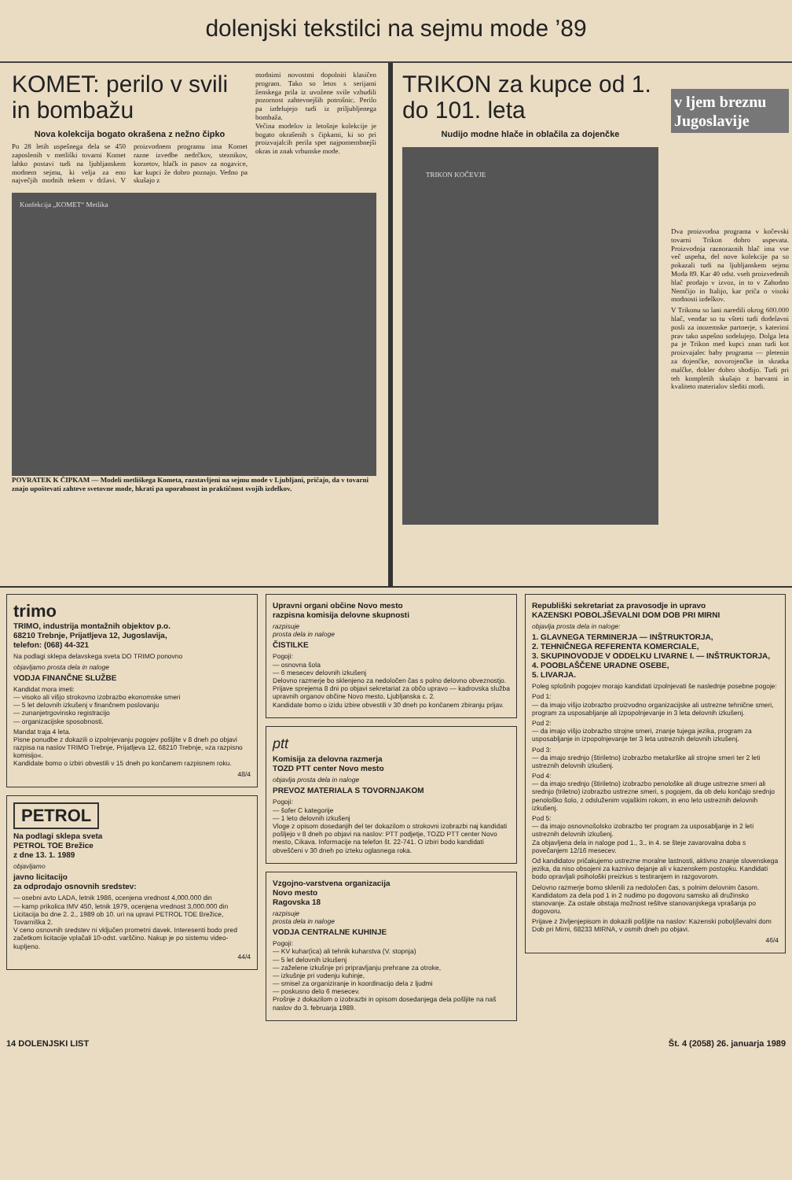dolenjski tekstilci na sejmu mode ’89
KOMET: perilo v svili in bombažu
Nova kolekcija bogato okrašena z nežno čipko
Po 28 letih uspešnega dela se 450 zaposlenih v metliški tovarni Komet lahko postavi tudi na ljubljanskem modnem sejmu, ki velja za eno največjih modnih tekem v državi. V proizvodnem programu ima Komet razne izvedbe nedrčkov, steznikov, korzetov, hlačk in pasov za nogavice, kar kupci že dobro poznajo. Vedno pa skušajo z
modnimi novostmi dopolniti klasičen program. Tako so letos s serijami ženskega prila iz uvožene svile vzbudili pozornost zahtevnejših potrošnic. Perilo pa izdelujejo tudi iz priljubljenega bombaža.
Večina modelov iz letošnje kolekcije je bogato okrašenih s čipkami, ki so pri proizvajalcih perila spet najpomembnejši okras in znak vrhunske mode.
Konfekcija „KOMET“ Metlika
POVRATEK K ČIPKAM — Modeli metliškega Kometa, razstavljeni na sejmu mode v Ljubljani, pričajo, da v tovarni znajo upoštevati zahteve svetovne mode, hkrati pa uporabnost in praktičnost svojih izdelkov.
TRIKON za kupce od 1. do 101. leta
Nudijo modne hlače in oblačila za dojenčke
TRIKON KOČEVJE
v ljem breznu Jugoslavije
Dva proizvodna programa v kočevski tovarni Trikon dobro uspevata. Proizvodnja raznoraznih hlač ima vse več uspeha, del nove kolekcije pa so pokazali tudi na ljubljanskem sejmu Moda 89. Kar 40 odst. vseh proizvedenih hlač prodajo v izvoz, in to v Zahodno Nemčijo in Italijo, kar priča o visoki modnosti izdelkov.
V Trikonu so lani naredili okrog 600.000 hlač, vendar so tu všteti tudi dodelavni posli za inozemske partnerje, s katerimi prav tako uspešno sodelujejo. Dolga leta pa je Trikon med kupci znan tudi kot proizvajalec baby programa — pletenin za dojenčke, novorojenčke in skratka malčke, dokler dobro shodijo. Tudi pri teh kompletih skušajo z barvami in kvaliteto materialov slediti modi.
trimo
TRIMO, industrija montažnih objektov p.o.
68210 Trebnje, Prijatljeva 12, Jugoslavija,
telefon: (068) 44-321
Na podlagi sklepa delavskega sveta DO TRIMO ponovno
objavljamo prosta dela in naloge
VODJA FINANČNE SLUŽBE
Kandidat mora imeti:
— visoko ali višjo strokovno izobrazbo ekonomske smeri
— 5 let delovnih izkušenj v finančnem poslovanju
— zunanjetrgovinsko registracijo
— organizacijske sposobnosti.
Mandat traja 4 leta.
Pisne ponudbe z dokazili o izpolnjevanju pogojev pošljite v 8 dneh po objavi razpisa na naslov TRIMO Trebnje, Prijatljeva 12, 68210 Trebnje, »za razpisno komisijo«.
Kandidate bomo o izbiri obvestili v 15 dneh po končanem razpisnem roku.
48/4
PETROL
Na podlagi sklepa sveta
PETROL TOE Brežice
z dne 13. 1. 1989
objavljamo
javno licitacijo
za odprodajo osnovnih sredstev:
— osebni avto LADA, letnik 1986, ocenjena vrednost 4,000.000 din
— kamp prikolica IMV 450, letnik 1979, ocenjena vrednost 3,000.000 din
Licitacija bo dne 2. 2., 1989 ob 10. uri na upravi PETROL TOE Brežice, Tovarniška 2.
V ceno osnovnih sredstev ni vključen prometni davek. Interesenti bodo pred začetkom licitacije vplačali 10-odst. varščino. Nakup je po sistemu video-kupljeno.
44/4
Upravni organi občine Novo mesto
razpisna komisija delovne skupnosti
razpisuje
prosta dela in naloge
ČISTILKE
Pogoji:
— osnovna šola
— 6 mesecev delovnih izkušenj
Delovno razmerje bo sklenjeno za nedoločen čas s polno delovno obveznostjo.
Prijave sprejema 8 dni po objavi sekretariat za občo upravo — kadrovska služba upravnih organov občine Novo mesto, Ljubljanska c. 2.
Kandidate bomo o izidu izbire obvestili v 30 dneh po končanem zbiranju prijav.
ptt
Komisija za delovna razmerja
TOZD PTT center Novo mesto
objavlja prosta dela in naloge
PREVOZ MATERIALA S TOVORNJAKOM
Pogoji:
— šofer C kategorije
— 1 leto delovnih izkušenj
Vloge z opisom dosedanjih del ter dokazilom o strokovni izobrazbi naj kandidati pošljejo v 8 dneh po objavi na naslov: PTT podjetje, TOZD PTT center Novo mesto, Cikava. Informacije na telefon št. 22-741. O izbiri bodo kandidati obveščeni v 30 dneh po izteku oglasnega roka.
Vzgojno-varstvena organizacija
Novo mesto
Ragovska 18
razpisuje
prosta dela in naloge
VODJA CENTRALNE KUHINJE
Pogoji:
— KV kuhar(ica) ali tehnik kuharstva (V. stopnja)
— 5 let delovnih izkušenj
— zaželene izkušnje pri pripravljanju prehrane za otroke,
— izkušnje pri vodenju kuhinje,
— smisel za organiziranje in koordinacijo dela z ljudmi
— poskusno delo 6 mesecev.
Prošnje z dokazilom o izobrazbi in opisom dosedanjega dela pošljite na naš naslov do 3. februarja 1989.
Republiški sekretariat za pravosodje in upravo
KAZENSKI POBOLJŠEVALNI DOM DOB PRI MIRNI
objavlja prosta dela in naloge:
1. GLAVNEGA TERMINERJA — INŠTRUKTORJA,
2. TEHNIČNEGA REFERENTA KOMERCIALE,
3. SKUPINOVODJE V ODDELKU LIVARNE I. — INŠTRUKTORJA,
4. POOBLAŠČENE URADNE OSEBE,
5. LIVARJA.
Poleg splošnih pogojev morajo kandidati izpolnjevati še naslednje posebne pogoje:
Pod 1:
— da imajo višjo izobrazbo proizvodno organizacijske ali ustrezne tehnične smeri, program za usposabljanje ali izpopolnjevanje in 3 leta delovnih izkušenj.
Pod 2:
— da imajo višjo izobrazbo strojne smeri, znanje tujega jezika, program za usposabljanje in izpopolnjevanje ter 3 leta ustreznih delovnih izkušenj.
Pod 3:
— da imajo srednjo (štiriletno) izobrazbo metalurške ali strojne smeri ter 2 leti ustreznih delovnih izkušenj.
Pod 4:
— da imajo srednjo (štiriletno) izobrazbo penološke ali druge ustrezne smeri ali srednjo (triletno) izobrazbo ustrezne smeri, s pogojem, da ob delu končajo srednjo penološko šolo, z odsluženim vojaškim rokom, in eno leto ustreznih delovnih izkušenj.
Pod 5:
— da imajo osnovnošolsko izobrazbo ter program za usposabljanje in 2 leti ustreznih delovnih izkušenj.
Za objavljena dela in naloge pod 1., 3., in 4. se šteje zavarovalna doba s povečanjem 12/16 mesecev.
Od kandidatov pričakujemo ustrezne moralne lastnosti, aktivno znanje slovenskega jezika, da niso obsojeni za kaznivo dejanje ali v kazenskem postopku. Kandidati bodo opravljali psihološki preizkus s testiranjem in razgovorom.
Delovno razmerje bomo sklenili za nedoločen čas, s polnim delovnim časom. Kandidatom za dela pod 1 in 2 nudimo po dogovoru samsko ali družinsko stanovanje. Za ostale obstaja možnost rešitve stanovanjskega vprašanja po dogovoru.
Prijave z življenjepisom in dokazili pošljite na naslov: Kazenski poboljševalni dom Dob pri Mirni, 68233 MIRNA, v osmih dneh po objavi.
46/4
14 DOLENJSKI LIST Št. 4 (2058) 26. januarja 1989